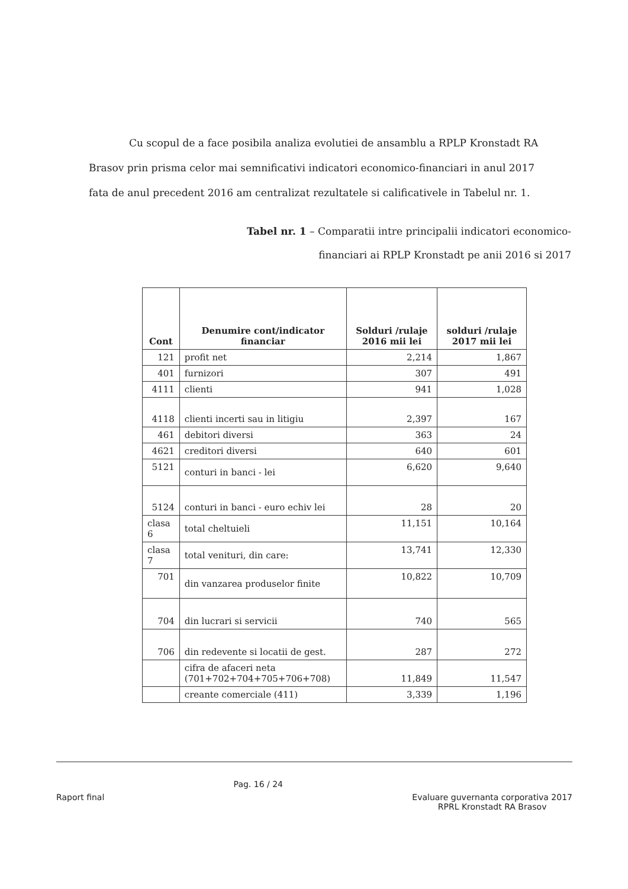Cu scopul de a face posibila analiza evolutiei de ansamblu a RPLP Kronstadt RA
Brasov prin prisma celor mai semnificativi indicatori economico-financiari in anul 2017 fata de anul precedent 2016 am centralizat rezultatele si calificativele in Tabelul nr. 1.
Tabel nr. 1 – Comparatii intre principalii indicatori economico-financiari ai RPLP Kronstadt pe anii 2016 si 2017
| Cont | Denumire cont/indicator financiar | Solduri /rulaje 2016 mii lei | solduri /rulaje 2017 mii lei |
| --- | --- | --- | --- |
| 121 | profit net | 2,214 | 1,867 |
| 401 | furnizori | 307 | 491 |
| 4111 | clienti | 941 | 1,028 |
| 4118 | clienti incerti sau in litigiu | 2,397 | 167 |
| 461 | debitori diversi | 363 | 24 |
| 4621 | creditori diversi | 640 | 601 |
| 5121 | conturi in banci - lei | 6,620 | 9,640 |
| 5124 | conturi in banci - euro echiv lei | 28 | 20 |
| clasa 6 | total cheltuieli | 11,151 | 10,164 |
| clasa 7 | total venituri, din care: | 13,741 | 12,330 |
| 701 | din vanzarea produselor finite | 10,822 | 10,709 |
| 704 | din lucrari si servicii | 740 | 565 |
| 706 | din redevente si locatii de gest. | 287 | 272 |
| | cifra de afaceri neta (701+702+704+705+706+708) | 11,849 | 11,547 |
| | creante comerciale (411) | 3,339 | 1,196 |
Raport final
Pag. 16 / 24
Evaluare guvernanta corporativa 2017
RPRL Kronstadt RA Brasov